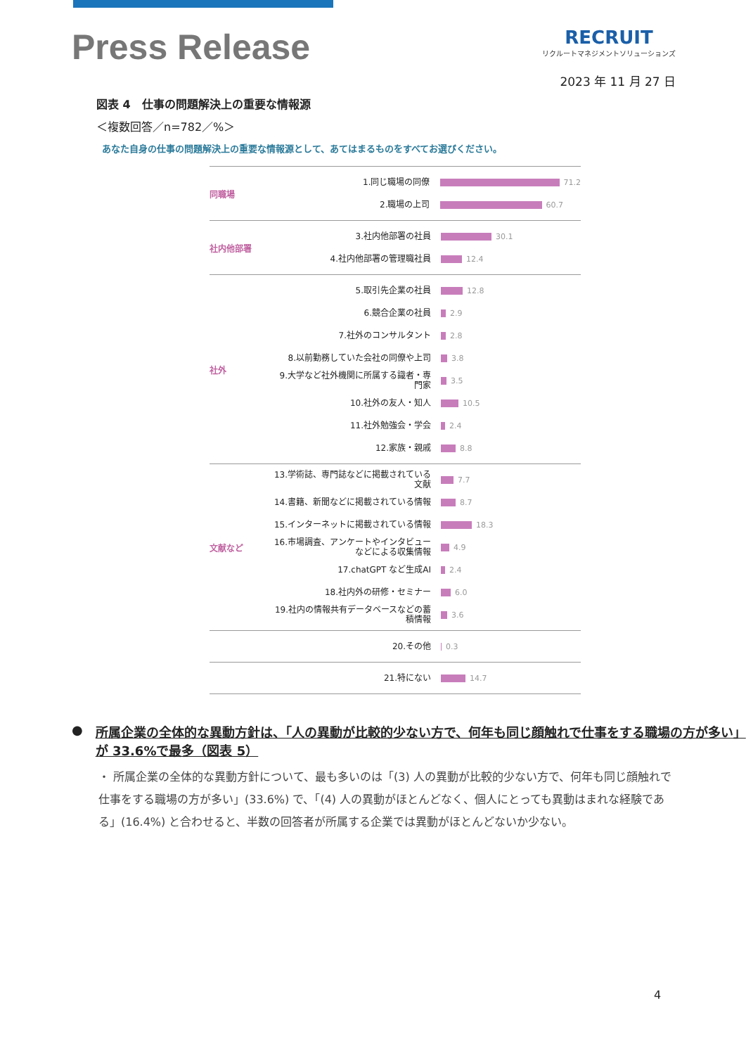Press Release
RECRUIT
リクルートマネジメントソリューションズ
2023 年 11 月 27 日
図表 4　仕事の問題解決上の重要な情報源
＜複数回答／n=782／%＞
あなた自身の仕事の問題解決上の重要な情報源として、あてはまるものをすべてお選びください。
同職場
1.同じ職場の同僚
71.2
2.職場の上司
60.7
社内他部署
3.社内他部署の社員
30.1
4.社内他部署の管理職社員
12.4
社外
5.取引先企業の社員
12.8
6.競合企業の社員
2.9
7.社外のコンサルタント
2.8
8.以前勤務していた会社の同僚や上司
3.8
9.大学など社外機関に所属する識者・専門家
3.5
10.社外の友人・知人
10.5
11.社外勉強会・学会
2.4
12.家族・親戚
8.8
文献など
13.学術誌、専門誌などに掲載されている文献
7.7
14.書籍、新聞などに掲載されている情報
8.7
15.インターネットに掲載されている情報
18.3
16.市場調査、アンケートやインタビューなどによる収集情報
4.9
17.chatGPT など生成AI
2.4
18.社内外の研修・セミナー
6.0
19.社内の情報共有データベースなどの蓄積情報
3.6
20.その他
0.3
21.特にない
14.7
● 所属企業の全体的な異動方針は、「人の異動が比較的少ない方で、何年も同じ顔触れで仕事をする職場の方が多い」が 33.6%で最多（図表 5）
・ 所属企業の全体的な異動方針について、最も多いのは「(3) 人の異動が比較的少ない方で、何年も同じ顔触れで仕事をする職場の方が多い」(33.6%) で、「(4) 人の異動がほとんどなく、個人にとっても異動はまれな経験である」(16.4%) と合わせると、半数の回答者が所属する企業では異動がほとんどないか少ない。
4